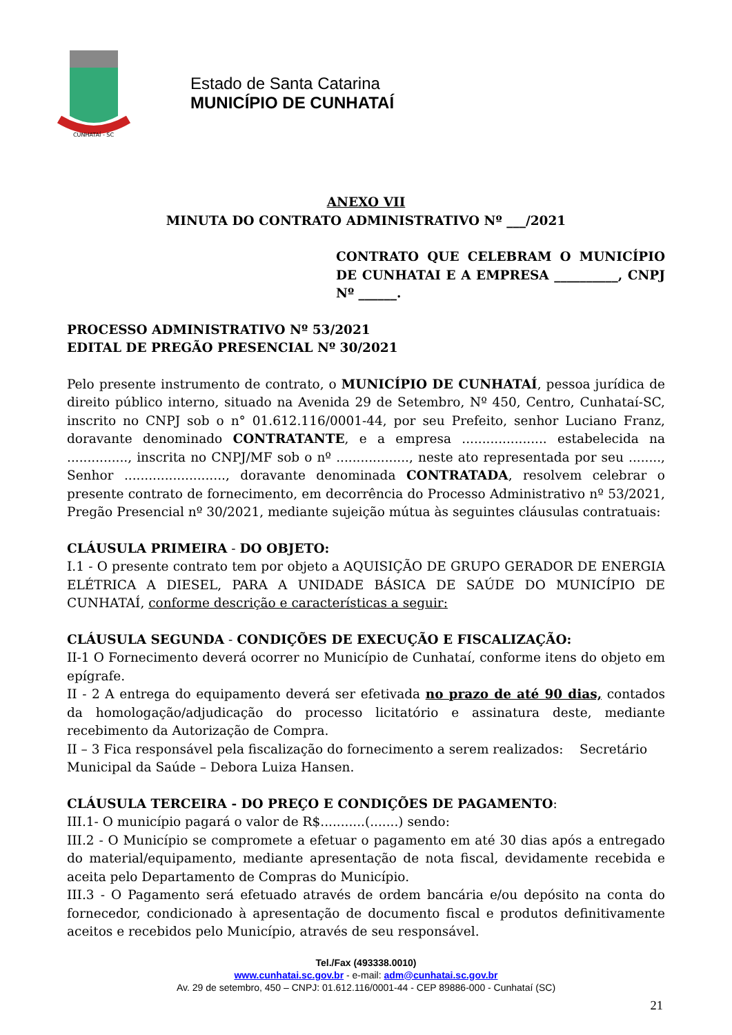CUNHATAÍ - SC
Estado de Santa Catarina
MUNICÍPIO DE CUNHATAÍ
ANEXO VII
MINUTA DO CONTRATO ADMINISTRATIVO Nº ___/2021
CONTRATO QUE CELEBRAM O MUNICÍPIO DE CUNHATAI E A EMPRESA __________, CNPJ Nº ______.
PROCESSO ADMINISTRATIVO Nº 53/2021
EDITAL DE PREGÃO PRESENCIAL Nº 30/2021
Pelo presente instrumento de contrato, o MUNICÍPIO DE CUNHATAÍ, pessoa jurídica de direito público interno, situado na Avenida 29 de Setembro, Nº 450, Centro, Cunhataí-SC, inscrito no CNPJ sob o n° 01.612.116/0001-44, por seu Prefeito, senhor Luciano Franz, doravante denominado CONTRATANTE, e a empresa ..................... estabelecida na ..............., inscrita no CNPJ/MF sob o nº .................., neste ato representada por seu ........, Senhor ........................., doravante denominada CONTRATADA, resolvem celebrar o presente contrato de fornecimento, em decorrência do Processo Administrativo nº 53/2021, Pregão Presencial nº 30/2021, mediante sujeição mútua às seguintes cláusulas contratuais:
CLÁUSULA PRIMEIRA - DO OBJETO:
I.1 - O presente contrato tem por objeto a AQUISIÇÃO DE GRUPO GERADOR DE ENERGIA ELÉTRICA A DIESEL, PARA A UNIDADE BÁSICA DE SAÚDE DO MUNICÍPIO DE CUNHATAÍ, conforme descrição e características a seguir:
CLÁUSULA SEGUNDA - CONDIÇÕES DE EXECUÇÃO E FISCALIZAÇÃO:
II-1 O Fornecimento deverá ocorrer no Município de Cunhataí, conforme itens do objeto em epígrafe.
II - 2 A entrega do equipamento deverá ser efetivada no prazo de até 90 dias, contados da homologação/adjudicação do processo licitatório e assinatura deste, mediante recebimento da Autorização de Compra.
II – 3 Fica responsável pela fiscalização do fornecimento a serem realizados: Secretário Municipal da Saúde – Debora Luiza Hansen.
CLÁUSULA TERCEIRA - DO PREÇO E CONDIÇÕES DE PAGAMENTO:
III.1- O município pagará o valor de R$...........(.......) sendo:
III.2 - O Município se compromete a efetuar o pagamento em até 30 dias após a entregado do material/equipamento, mediante apresentação de nota fiscal, devidamente recebida e aceita pelo Departamento de Compras do Município.
III.3 - O Pagamento será efetuado através de ordem bancária e/ou depósito na conta do fornecedor, condicionado à apresentação de documento fiscal e produtos definitivamente aceitos e recebidos pelo Município, através de seu responsável.
Tel./Fax (493338.0010)
www.cunhatai.sc.gov.br - e-mail: adm@cunhatai.sc.gov.br
Av. 29 de setembro, 450 – CNPJ: 01.612.116/0001-44 - CEP 89886-000 - Cunhataí (SC)
21